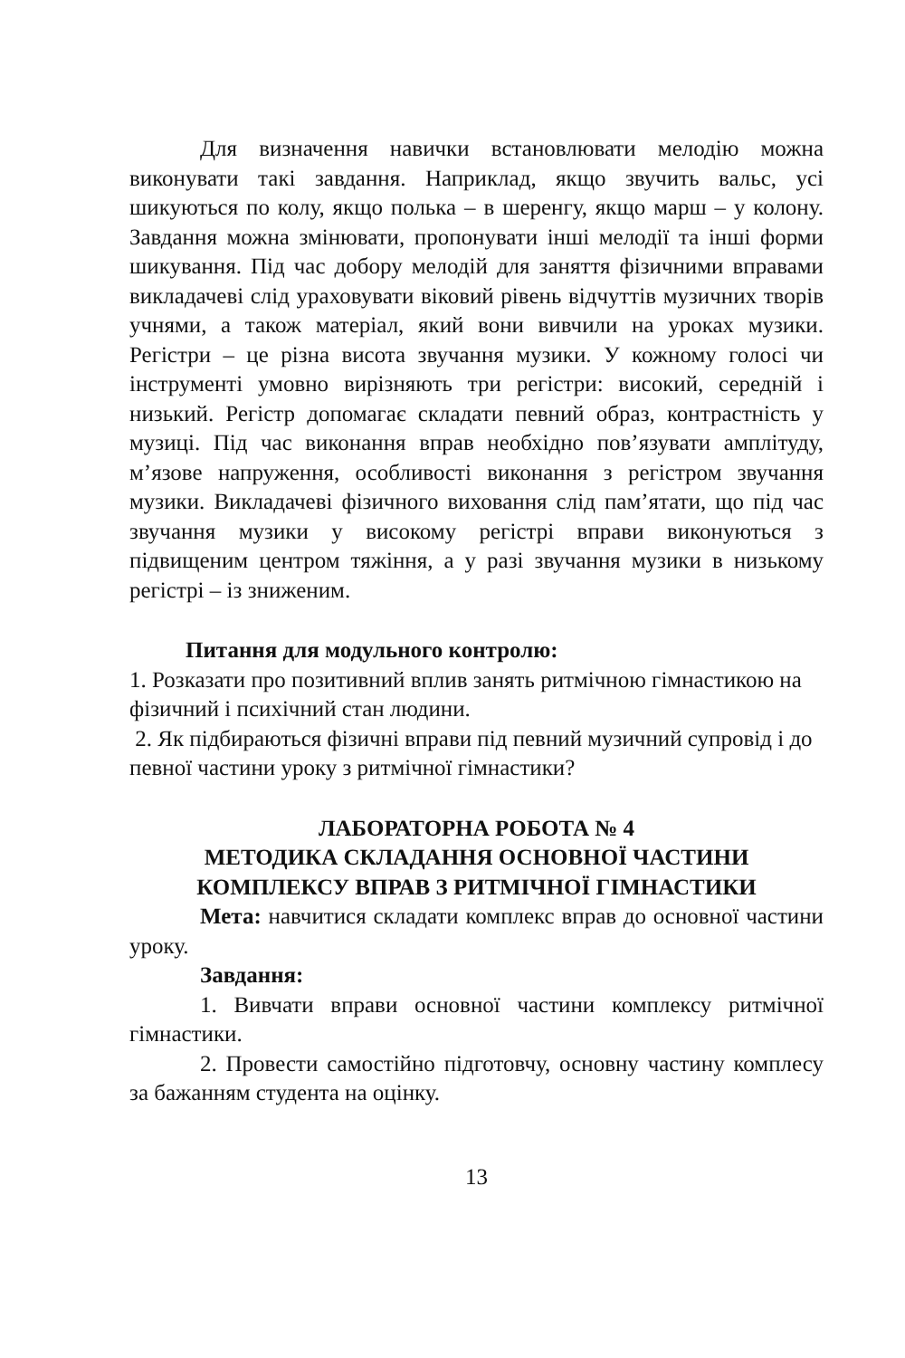Для визначення навички встановлювати мелодію можна виконувати такі завдання. Наприклад, якщо звучить вальс, усі шикуються по колу, якщо полька – в шеренгу, якщо марш – у колону. Завдання можна змінювати, пропонувати інші мелодії та інші форми шикування. Під час добору мелодій для заняття фізичними вправами викладачеві слід ураховувати віковий рівень відчуттів музичних творів учнями, а також матеріал, який вони вивчили на уроках музики. Регістри – це різна висота звучання музики. У кожному голосі чи інструменті умовно вирізняють три регістри: високий, середній і низький. Регістр допомагає складати певний образ, контрастність у музиці. Під час виконання вправ необхідно пов’язувати амплітуду, м’язове напруження, особливості виконання з регістром звучання музики. Викладачеві фізичного виховання слід пам’ятати, що під час звучання музики у високому регістрі вправи виконуються з підвищеним центром тяжіння, а у разі звучання музики в низькому регістрі – із зниженим.
Питання для модульного контролю:
1. Розказати про позитивний вплив занять ритмічною гімнастикою на фізичний і психічний стан людини.
2. Як підбираються фізичні вправи під певний музичний супровід і до певної частини уроку з ритмічної гімнастики?
ЛАБОРАТОРНА РОБОТА № 4
МЕТОДИКА СКЛАДАННЯ ОСНОВНОЇ ЧАСТИНИ КОМПЛЕКСУ ВПРАВ З РИТМІЧНОЇ ГІМНАСТИКИ
Мета: навчитися складати комплекс вправ до основної частини уроку.
Завдання:
1. Вивчати вправи основної частини комплексу ритмічної гімнастики.
2. Провести самостійно підготовчу, основну частину комплесу за бажанням студента на оцінку.
13